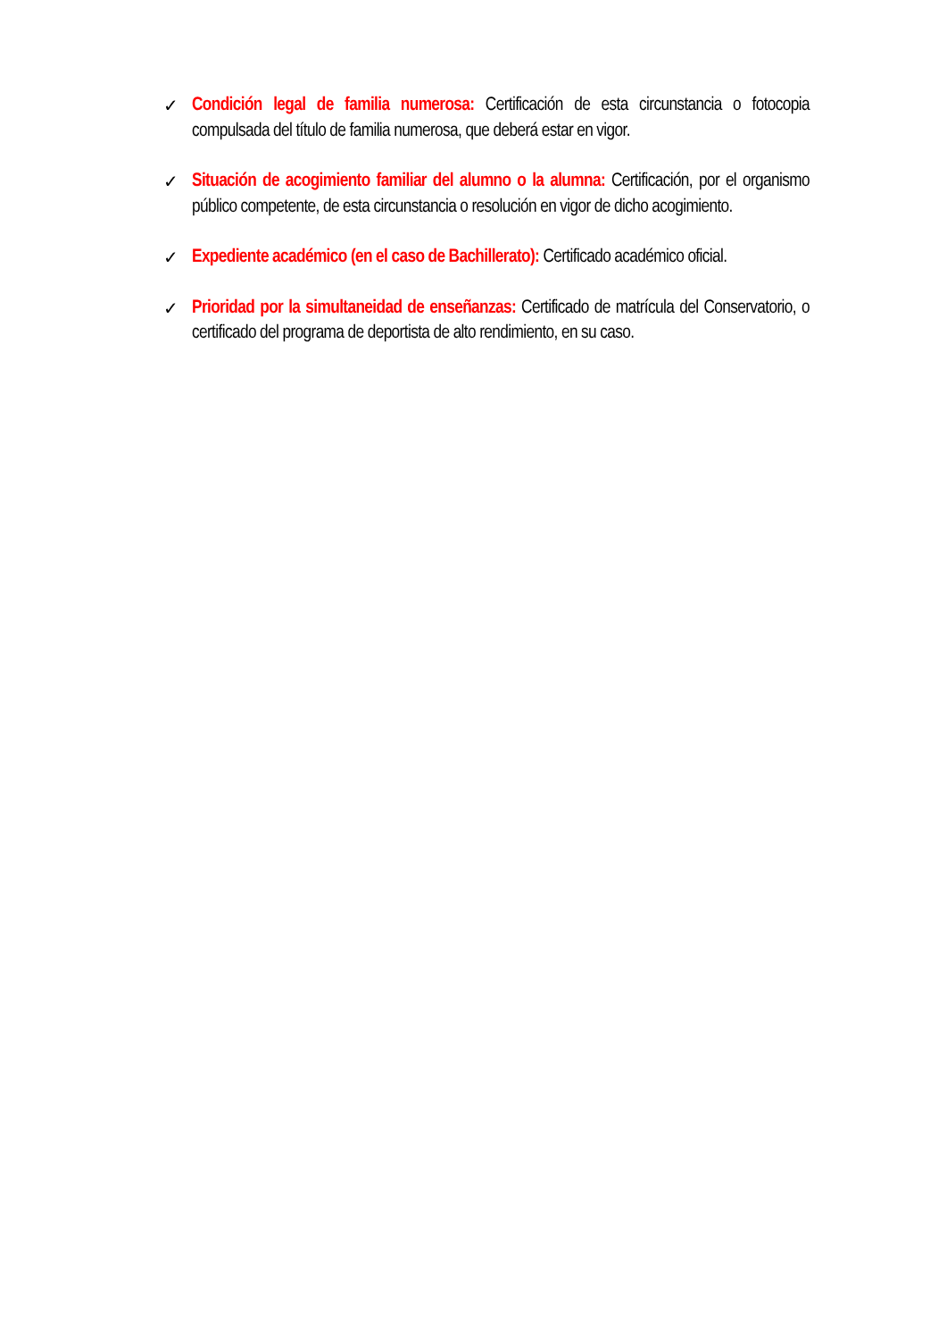✓ Condición legal de familia numerosa: Certificación de esta circunstancia o fotocopia compulsada del título de familia numerosa, que deberá estar en vigor.
✓ Situación de acogimiento familiar del alumno o la alumna: Certificación, por el organismo público competente, de esta circunstancia o resolución en vigor de dicho acogimiento.
✓ Expediente académico (en el caso de Bachillerato): Certificado académico oficial.
✓ Prioridad por la simultaneidad de enseñanzas: Certificado de matrícula del Conservatorio, o certificado del programa de deportista de alto rendimiento, en su caso.